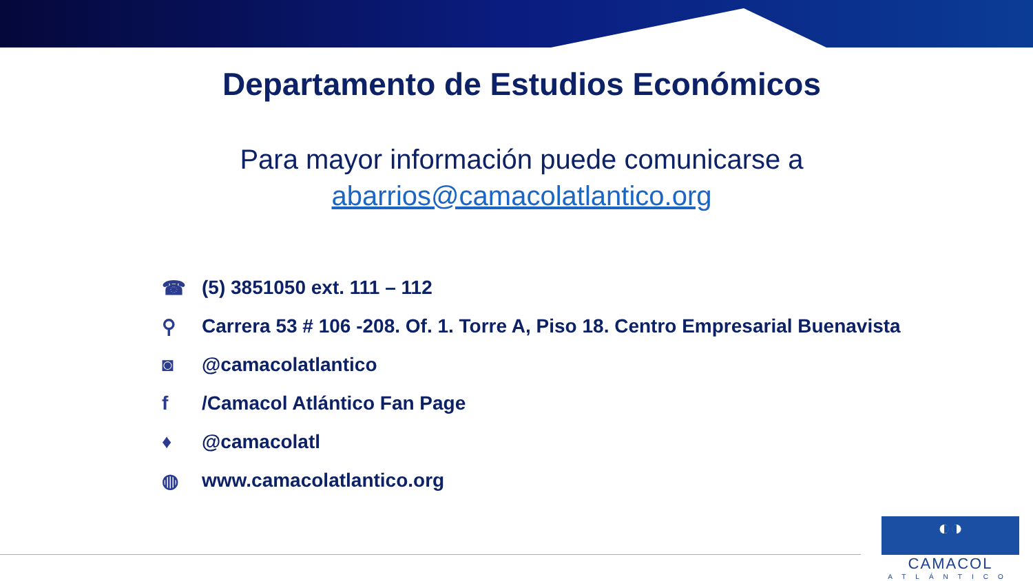Departamento de Estudios Económicos
Para mayor información puede comunicarse a
abarrios@camacolatlantico.org
☎ (5) 3851050 ext. 111 – 112
⚲ Carrera 53 # 106 -208. Of. 1. Torre A, Piso 18. Centro Empresarial Buenavista
◙ @camacolatlantico
f /Camacol Atlántico Fan Page
♦ @camacolatl
◍ www.camacolatlantico.org
◐◑
CAMACOL
ATLÁNTICO